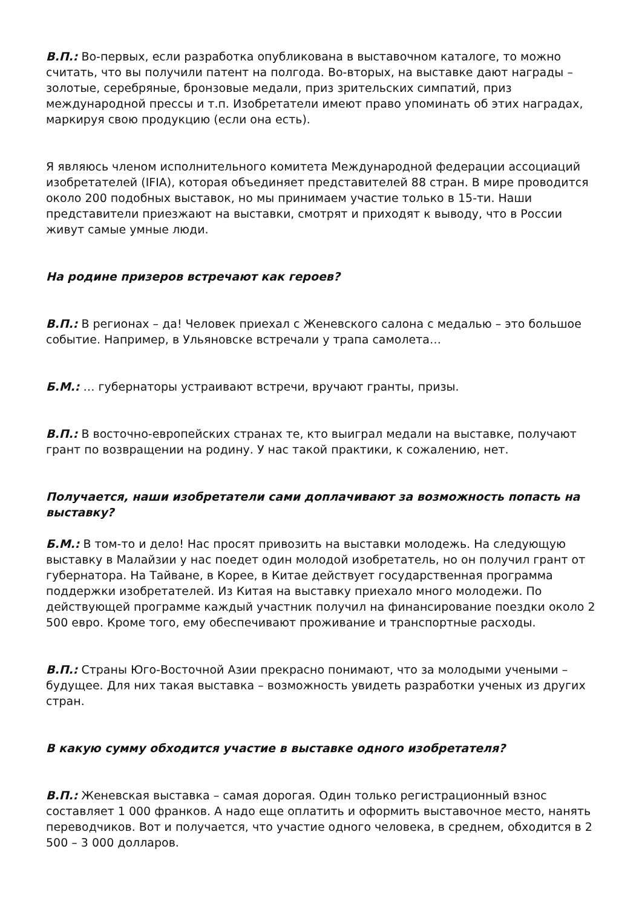В.П.: Во-первых, если разработка опубликована в выставочном каталоге, то можно считать, что вы получили патент на полгода. Во-вторых, на выставке дают награды – золотые, серебряные, бронзовые медали, приз зрительских симпатий, приз международной прессы и т.п. Изобретатели имеют право упоминать об этих наградах, маркируя свою продукцию (если она есть).
Я являюсь членом исполнительного комитета Международной федерации ассоциаций изобретателей (IFIA), которая объединяет представителей 88 стран. В мире проводится около 200 подобных выставок, но мы принимаем участие только в 15-ти. Наши представители приезжают на выставки, смотрят и приходят к выводу, что в России живут самые умные люди.
На родине призеров встречают как героев?
В.П.: В регионах – да! Человек приехал с Женевского салона с медалью – это большое событие. Например, в Ульяновске встречали у трапа самолета…
Б.М.: … губернаторы устраивают встречи, вручают гранты, призы.
В.П.: В восточно-европейских странах те, кто выиграл медали на выставке, получают грант по возвращении на родину. У нас такой практики, к сожалению, нет.
Получается, наши изобретатели сами доплачивают за возможность попасть на выставку?
Б.М.: В том-то и дело! Нас просят привозить на выставки молодежь. На следующую выставку в Малайзии у нас поедет один молодой изобретатель, но он получил грант от губернатора. На Тайване, в Корее, в Китае действует государственная программа поддержки изобретателей. Из Китая на выставку приехало много молодежи. По действующей программе каждый участник получил на финансирование поездки около 2 500 евро. Кроме того, ему обеспечивают проживание и транспортные расходы.
В.П.: Страны Юго-Восточной Азии прекрасно понимают, что за молодыми учеными – будущее. Для них такая выставка – возможность увидеть разработки ученых из других стран.
В какую сумму обходится участие в выставке одного изобретателя?
В.П.: Женевская выставка – самая дорогая. Один только регистрационный взнос составляет 1 000 франков. А надо еще оплатить и оформить выставочное место, нанять переводчиков. Вот и получается, что участие одного человека, в среднем, обходится в 2 500 – 3 000 долларов.